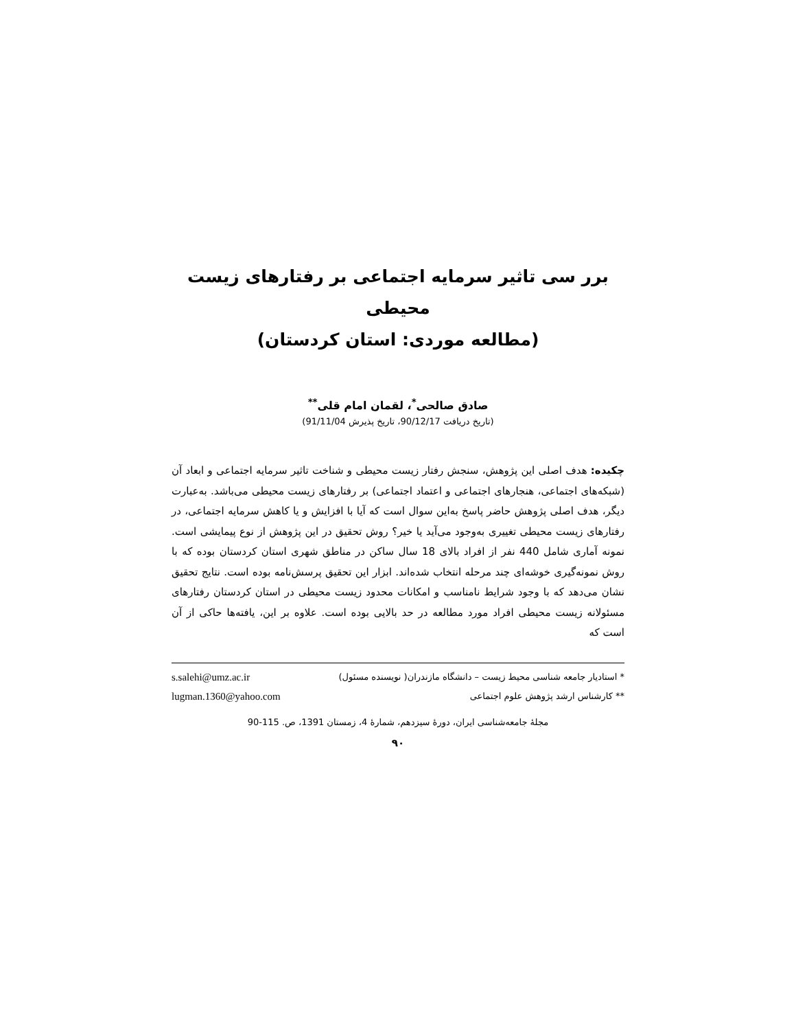برر سی تاثیر سرمایه اجتماعی بر رفتارهای زیست محیطی
(مطالعه موردی: استان کردستان)
صادق صالحی<sup>*</sup>، لقمان امام قلی<sup>**</sup>
(تاریخ دریافت 90/12/17، تاریخ پذیرش 91/11/04)
چکیده: هدف اصلی این پژوهش، سنجش رفتار زیست محیطی و شناخت تاثیر سرمایه اجتماعی و ابعاد آن (شبکه‌های اجتماعی، هنجارهای اجتماعی و اعتماد اجتماعی) بر رفتارهای زیست محیطی می‌باشد. به‌عبارت دیگر، هدف اصلی پژوهش حاضر پاسخ به‌این سوال است که آیا با افزایش و یا کاهش سرمایه اجتماعی، در رفتارهای زیست محیطی تغییری به‌وجود می‌آید یا خیر؟ روش تحقیق در این پژوهش از نوع پیمایشی است. نمونه آماری شامل 440 نفر از افراد بالای 18 سال ساکن در مناطق شهری استان کردستان بوده که با روش نمونه‌گیری خوشه‌ای چند مرحله انتخاب شده‌اند. ابزار این تحقیق پرسش‌نامه بوده است. نتایج تحقیق نشان می‌دهد که با وجود شرایط نامناسب و امکانات محدود زیست محیطی در استان کردستان رفتارهای مسئولانه زیست محیطی افراد مورد مطالعه در حد بالایی بوده است. علاوه بر این، یافته‌ها حاکی از آن است که
* استادیار جامعه شناسی محیط زیست – دانشگاه مازندران( نویسنده مسئول) s.salehi@umz.ac.ir
** کارشناس ارشد پژوهش علوم اجتماعی lugman.1360@yahoo.com
مجلۀ جامعه‌شناسی ایران، دورۀ سیزدهم، شمارۀ 4، زمستان 1391، ص. 115-90
۹۰